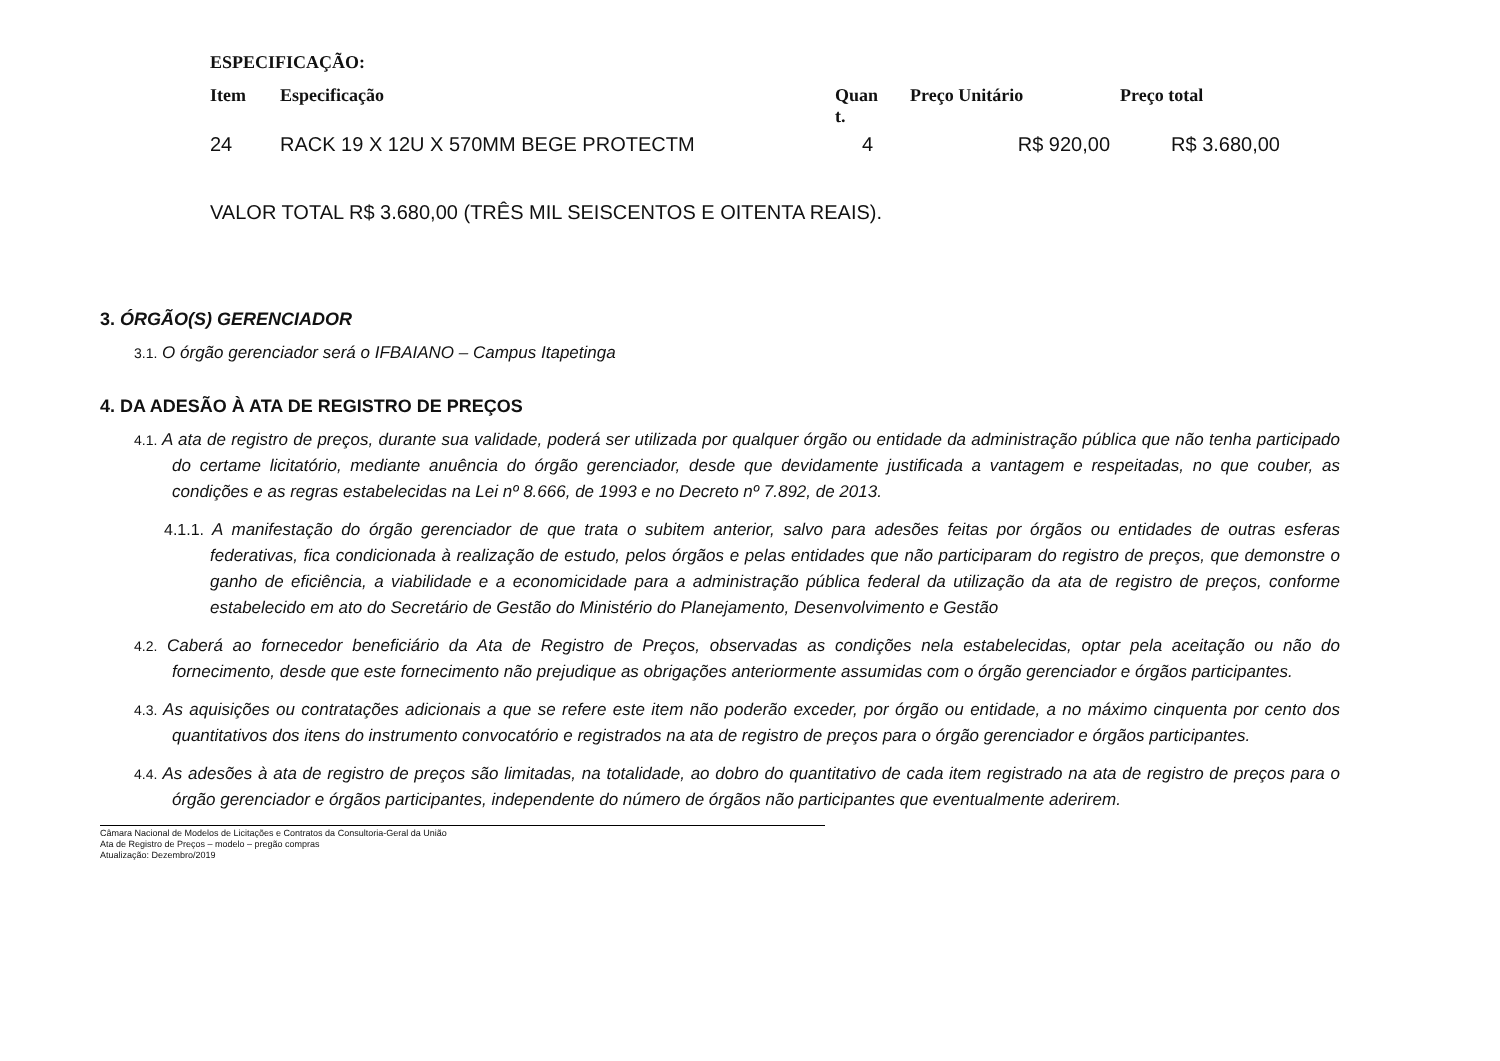ESPECIFICAÇÃO:
| Item | Especificação | Quan t. | Preço Unitário | Preço total |
| --- | --- | --- | --- | --- |
| 24 | RACK 19 X 12U X 570MM BEGE PROTECTM | 4 | R$ 920,00 | R$ 3.680,00 |
VALOR TOTAL R$ 3.680,00 (TRÊS MIL SEISCENTOS E OITENTA REAIS).
3. ÓRGÃO(S) GERENCIADOR
3.1. O órgão gerenciador será o IFBAIANO – Campus Itapetinga
4. DA ADESÃO À ATA DE REGISTRO DE PREÇOS
4.1. A ata de registro de preços, durante sua validade, poderá ser utilizada por qualquer órgão ou entidade da administração pública que não tenha participado do certame licitatório, mediante anuência do órgão gerenciador, desde que devidamente justificada a vantagem e respeitadas, no que couber, as condições e as regras estabelecidas na Lei nº 8.666, de 1993 e no Decreto nº 7.892, de 2013.
4.1.1. A manifestação do órgão gerenciador de que trata o subitem anterior, salvo para adesões feitas por órgãos ou entidades de outras esferas federativas, fica condicionada à realização de estudo, pelos órgãos e pelas entidades que não participaram do registro de preços, que demonstre o ganho de eficiência, a viabilidade e a economicidade para a administração pública federal da utilização da ata de registro de preços, conforme estabelecido em ato do Secretário de Gestão do Ministério do Planejamento, Desenvolvimento e Gestão
4.2. Caberá ao fornecedor beneficiário da Ata de Registro de Preços, observadas as condições nela estabelecidas, optar pela aceitação ou não do fornecimento, desde que este fornecimento não prejudique as obrigações anteriormente assumidas com o órgão gerenciador e órgãos participantes.
4.3. As aquisições ou contratações adicionais a que se refere este item não poderão exceder, por órgão ou entidade, a no máximo cinquenta por cento dos quantitativos dos itens do instrumento convocatório e registrados na ata de registro de preços para o órgão gerenciador e órgãos participantes.
4.4. As adesões à ata de registro de preços são limitadas, na totalidade, ao dobro do quantitativo de cada item registrado na ata de registro de preços para o órgão gerenciador e órgãos participantes, independente do número de órgãos não participantes que eventualmente aderirem.
Câmara Nacional de Modelos de Licitações e Contratos da Consultoria-Geral da União
Ata de Registro de Preços – modelo – pregão compras
Atualização: Dezembro/2019